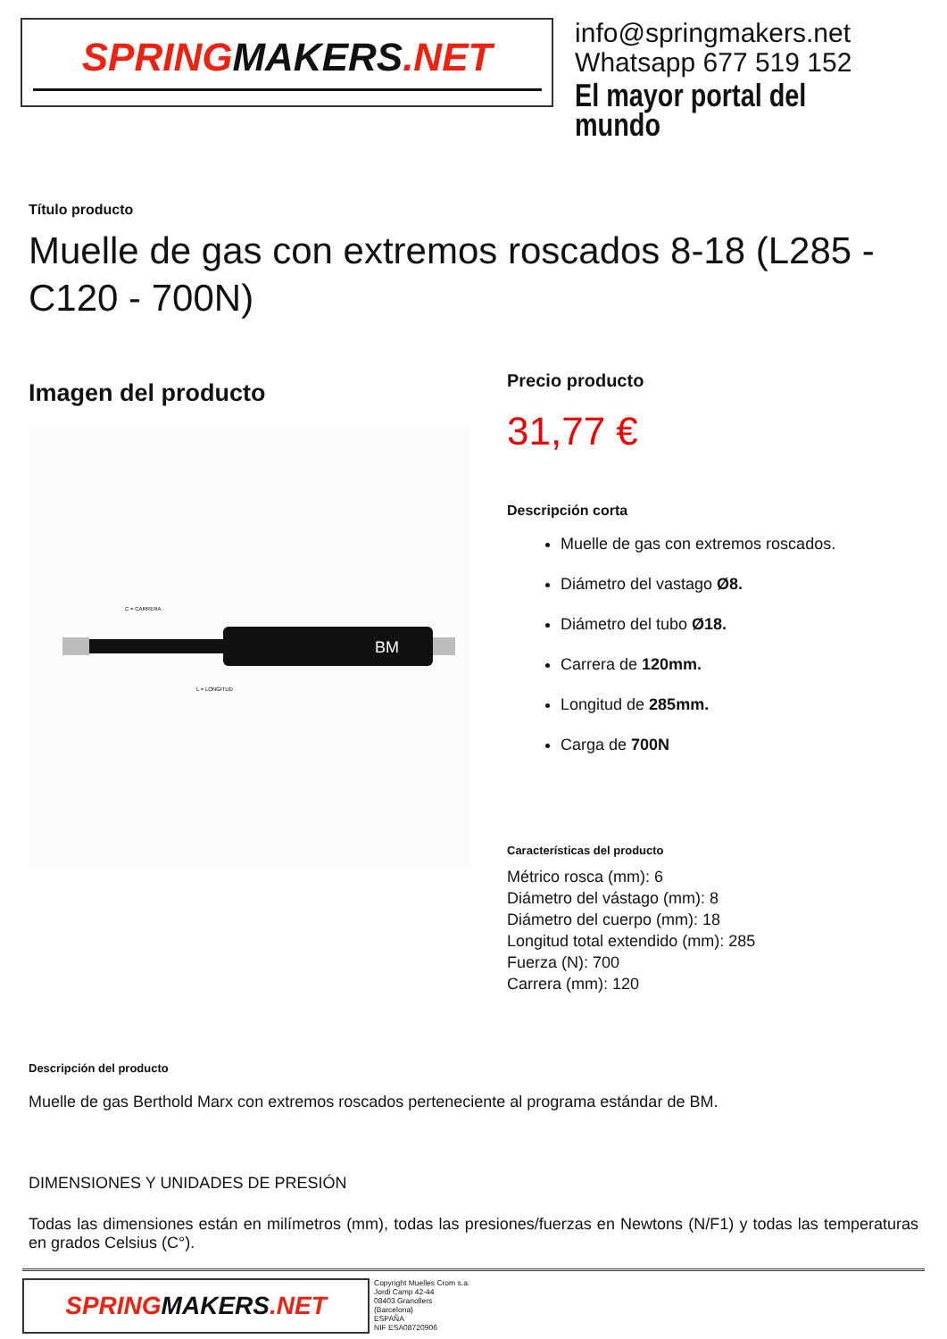SPRINGMAKERS.NET
info@springmakers.net
Whatsapp 677 519 152
El mayor portal del mundo
Título producto
Muelle de gas con extremos roscados 8-18 (L285 - C120 - 700N)
Imagen del producto
BM
L = LONGITUD
C = CARRERA
Precio producto
31,77 €
Descripción corta
Muelle de gas con extremos roscados.
Diámetro del vastago Ø8.
Diámetro del tubo Ø18.
Carrera de 120mm.
Longitud de 285mm.
Carga de 700N
Características del producto
Métrico rosca (mm): 6
Diámetro del vástago (mm): 8
Diámetro del cuerpo (mm): 18
Longitud total extendido (mm): 285
Fuerza (N): 700
Carrera (mm): 120
Descripción del producto
Muelle de gas Berthold Marx con extremos roscados perteneciente al programa estándar de BM.
DIMENSIONES Y UNIDADES DE PRESIÓN
Todas las dimensiones están en milímetros (mm), todas las presiones/fuerzas en Newtons (N/F1) y todas las temperaturas en grados Celsius (C°).
SPRING MAKERS.NET
Copyright Muelles Crom s.a.
Jordi Camp 42-44
08403 Granollers
(Barcelona)
ESPAÑA
NIF ESA08720906